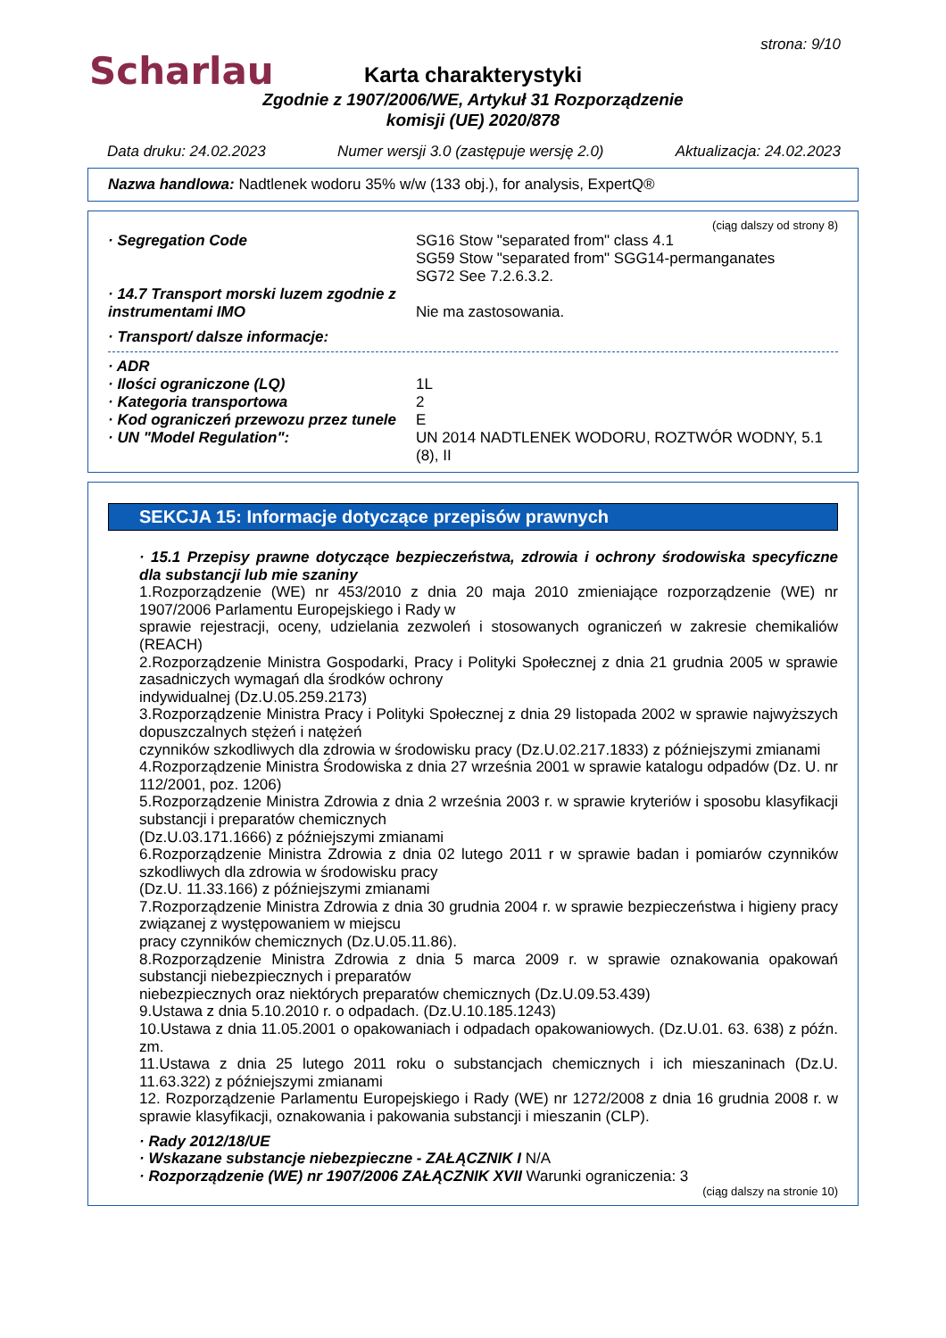Scharlau
strona: 9/10
Karta charakterystyki
Zgodnie z 1907/2006/WE, Artykuł 31 Rozporządzenie
komisji (UE) 2020/878
Data druku: 24.02.2023 Numer wersji 3.0 (zastępuje wersję 2.0) Aktualizacja: 24.02.2023
Nazwa handlowa: Nadtlenek wodoru 35% w/w (133 obj.), for analysis, ExpertQ®
(ciąg dalszy od strony 8)
· Segregation Code SG16 Stow "separated from" class 4.1
SG59 Stow "separated from" SGG14-permanganates
SG72 See 7.2.6.3.2.
· 14.7 Transport morski luzem zgodnie z instrumentami IMO
Nie ma zastosowania.
· Transport/ dalsze informacje:
· ADR
· Ilości ograniczone (LQ) 1L
· Kategoria transportowa 2
· Kod ograniczeń przewozu przez tunele
E
· UN "Model Regulation": UN 2014 NADTLENEK WODORU, ROZTWÓR WODNY, 5.1 (8), II
SEKCJA 15: Informacje dotyczące przepisów prawnych
· 15.1 Przepisy prawne dotyczące bezpieczeństwa, zdrowia i ochrony środowiska specyficzne dla substancji lub mie szaniny
1.Rozporządzenie (WE) nr 453/2010 z dnia 20 maja 2010 zmieniające rozporządzenie (WE) nr 1907/2006 Parlamentu Europejskiego i Rady w
sprawie rejestracji, oceny, udzielania zezwoleń i stosowanych ograniczeń w zakresie chemikaliów (REACH)
2.Rozporządzenie Ministra Gospodarki, Pracy i Polityki Społecznej z dnia 21 grudnia 2005 w sprawie zasadniczych wymagań dla środków ochrony
indywidualnej (Dz.U.05.259.2173)
3.Rozporządzenie Ministra Pracy i Polityki Społecznej z dnia 29 listopada 2002 w sprawie najwyższych dopuszczalnych stężeń i natężeń
czynników szkodliwych dla zdrowia w środowisku pracy (Dz.U.02.217.1833) z późniejszymi zmianami
4.Rozporządzenie Ministra Środowiska z dnia 27 września 2001 w sprawie katalogu odpadów (Dz. U. nr 112/2001, poz. 1206)
5.Rozporządzenie Ministra Zdrowia z dnia 2 września 2003 r. w sprawie kryteriów i sposobu klasyfikacji substancji i preparatów chemicznych
(Dz.U.03.171.1666) z późniejszymi zmianami
6.Rozporządzenie Ministra Zdrowia z dnia 02 lutego 2011 r w sprawie badan i pomiarów czynników szkodliwych dla zdrowia w środowisku pracy
(Dz.U. 11.33.166) z późniejszymi zmianami
7.Rozporządzenie Ministra Zdrowia z dnia 30 grudnia 2004 r. w sprawie bezpieczeństwa i higieny pracy związanej z występowaniem w miejscu
pracy czynników chemicznych (Dz.U.05.11.86).
8.Rozporządzenie Ministra Zdrowia z dnia 5 marca 2009 r. w sprawie oznakowania opakowań substancji niebezpiecznych i preparatów
niebezpiecznych oraz niektórych preparatów chemicznych (Dz.U.09.53.439)
9.Ustawa z dnia 5.10.2010 r. o odpadach. (Dz.U.10.185.1243)
10.Ustawa z dnia 11.05.2001 o opakowaniach i odpadach opakowaniowych. (Dz.U.01. 63. 638) z późn. zm.
11.Ustawa z dnia 25 lutego 2011 roku o substancjach chemicznych i ich mieszaninach (Dz.U. 11.63.322) z późniejszymi zmianami
12. Rozporządzenie Parlamentu Europejskiego i Rady (WE) nr 1272/2008 z dnia 16 grudnia 2008 r. w sprawie klasyfikacji, oznakowania i pakowania substancji i mieszanin (CLP).
· Rady 2012/18/UE
· Wskazane substancje niebezpieczne - ZAŁĄCZNIK I N/A
· Rozporządzenie (WE) nr 1907/2006 ZAŁĄCZNIK XVII Warunki ograniczenia: 3
(ciąg dalszy na stronie 10)